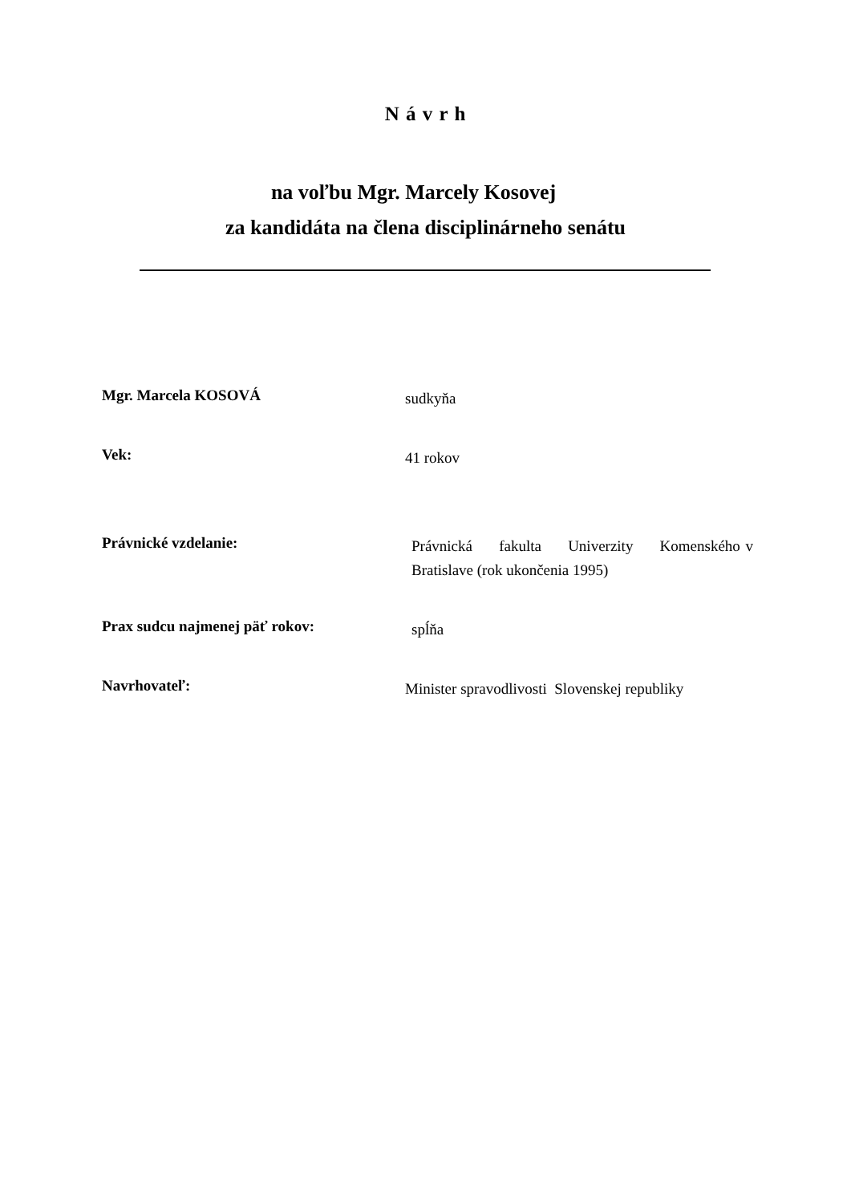N á v r h
na voľbu Mgr. Marcely Kosovej
za kandidáta na člena disciplinárneho senátu
Mgr. Marcela KOSOVÁ
sudkyňa
Vek:
41 rokov
Právnické vzdelanie:
Právnická fakulta Univerzity Komenského v Bratislave (rok ukončenia 1995)
Prax sudcu najmenej päť rokov:
spĺňa
Navrhovateľ:
Minister spravodlivosti Slovenskej republiky